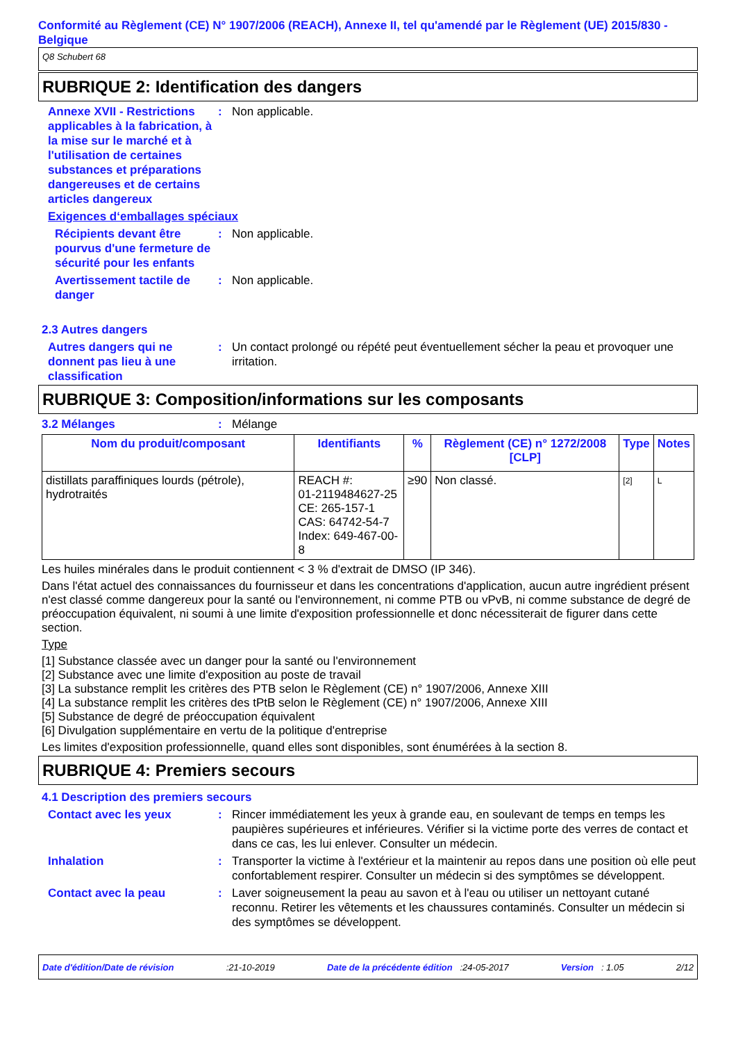Conformité au Règlement (CE) N° 1907/2006 (REACH), Annexe II, tel qu'amendé par le Règlement (UE) 2015/830 - Belgique
Q8 Schubert 68
RUBRIQUE 2: Identification des dangers
Annexe XVII - Restrictions applicables à la fabrication, à la mise sur le marché et à l'utilisation de certaines substances et préparations dangereuses et de certains articles dangereux
: Non applicable.
Exigences d‘emballages spéciaux
Récipients devant être pourvus d'une fermeture de sécurité pour les enfants
: Non applicable.
Avertissement tactile de danger
: Non applicable.
2.3 Autres dangers
Autres dangers qui ne donnent pas lieu à une classification
: Un contact prolongé ou répété peut éventuellement sécher la peau et provoquer une irritation.
RUBRIQUE 3: Composition/informations sur les composants
3.2 Mélanges : Mélange
| Nom du produit/composant | Identifiants | % | Règlement (CE) n° 1272/2008 [CLP] | Type | Notes |
| --- | --- | --- | --- | --- | --- |
| distillats paraffiniques lourds (pétrole), hydrotraités | REACH #: 01-2119484627-25 CE: 265-157-1 CAS: 64742-54-7 Index: 649-467-00-8 | ≥90 | Non classé. | [2] | L |
Les huiles minérales dans le produit contiennent < 3 % d'extrait de DMSO (IP 346).
Dans l'état actuel des connaissances du fournisseur et dans les concentrations d'application, aucun autre ingrédient présent n'est classé comme dangereux pour la santé ou l'environnement, ni comme PTB ou vPvB, ni comme substance de degré de préoccupation équivalent, ni soumi à une limite d'exposition professionnelle et donc nécessiterait de figurer dans cette section.
Type
[1] Substance classée avec un danger pour la santé ou l'environnement
[2] Substance avec une limite d'exposition au poste de travail
[3] La substance remplit les critères des PTB selon le Règlement (CE) n° 1907/2006, Annexe XIII
[4] La substance remplit les critères des tPtB selon le Règlement (CE) n° 1907/2006, Annexe XIII
[5] Substance de degré de préoccupation équivalent
[6] Divulgation supplémentaire en vertu de la politique d'entreprise
Les limites d'exposition professionnelle, quand elles sont disponibles, sont énumérées à la section 8.
RUBRIQUE 4: Premiers secours
4.1 Description des premiers secours
Contact avec les yeux : Rincer immédiatement les yeux à grande eau, en soulevant de temps en temps les paupières supérieures et inférieures. Vérifier si la victime porte des verres de contact et dans ce cas, les lui enlever. Consulter un médecin.
Inhalation : Transporter la victime à l'extérieur et la maintenir au repos dans une position où elle peut confortablement respirer. Consulter un médecin si des symptômes se développent.
Contact avec la peau : Laver soigneusement la peau au savon et à l'eau ou utiliser un nettoyant cutané reconnu. Retirer les vêtements et les chaussures contaminés. Consulter un médecin si des symptômes se développent.
Date d'édition/Date de révision:21-10-2019 Date de la précédente édition :24-05-2017 Version : 1.05 2/12